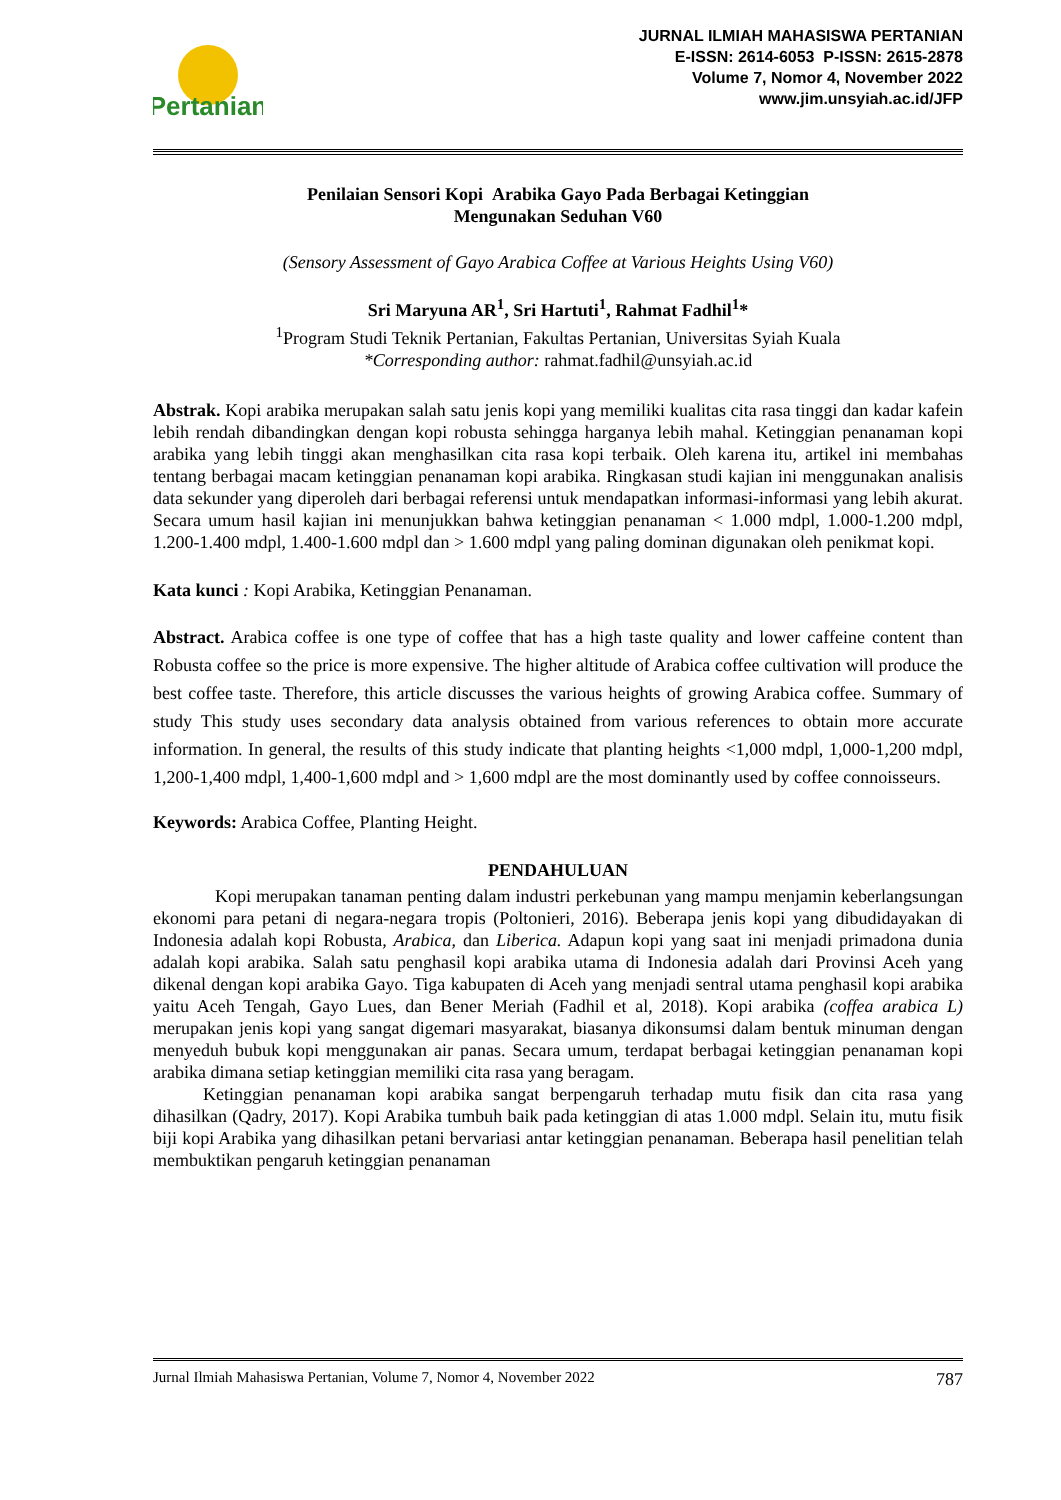Pertanian
JURNAL ILMIAH MAHASISWA PERTANIAN
E-ISSN: 2614-6053 P-ISSN: 2615-2878
Volume 7, Nomor 4, November 2022
www.jim.unsyiah.ac.id/JFP
Penilaian Sensori Kopi Arabika Gayo Pada Berbagai Ketinggian
Mengunakan Seduhan V60
(Sensory Assessment of Gayo Arabica Coffee at Various Heights Using V60)
Sri Maryuna AR<sup>1</sup>, Sri Hartuti<sup>1</sup>, Rahmat Fadhil<sup>1</sup>*
<sup>1</sup> Program Studi Teknik Pertanian, Fakultas Pertanian, Universitas Syiah Kuala
*Corresponding author: rahmat.fadhil@unsyiah.ac.id
Abstrak. Kopi arabika merupakan salah satu jenis kopi yang memiliki kualitas cita rasa tinggi dan kadar kafein lebih rendah dibandingkan dengan kopi robusta sehingga harganya lebih mahal. Ketinggian penanaman kopi arabika yang lebih tinggi akan menghasilkan cita rasa kopi terbaik. Oleh karena itu, artikel ini membahas tentang berbagai macam ketinggian penanaman kopi arabika. Ringkasan studi kajian ini menggunakan analisis data sekunder yang diperoleh dari berbagai referensi untuk mendapatkan informasi-informasi yang lebih akurat. Secara umum hasil kajian ini menunjukkan bahwa ketinggian penanaman < 1.000 mdpl, 1.000-1.200 mdpl, 1.200-1.400 mdpl, 1.400-1.600 mdpl dan > 1.600 mdpl yang paling dominan digunakan oleh penikmat kopi.
Kata kunci : Kopi Arabika, Ketinggian Penanaman.
Abstract. Arabica coffee is one type of coffee that has a high taste quality and lower caffeine content than Robusta coffee so the price is more expensive. The higher altitude of Arabica coffee cultivation will produce the best coffee taste. Therefore, this article discusses the various heights of growing Arabica coffee. Summary of study This study uses secondary data analysis obtained from various references to obtain more accurate information. In general, the results of this study indicate that planting heights <1,000 mdpl, 1,000-1,200 mdpl, 1,200-1,400 mdpl, 1,400-1,600 mdpl and > 1,600 mdpl are the most dominantly used by coffee connoisseurs.
Keywords: Arabica Coffee, Planting Height.
PENDAHULUAN
Kopi merupakan tanaman penting dalam industri perkebunan yang mampu menjamin keberlangsungan ekonomi para petani di negara-negara tropis (Poltonieri, 2016). Beberapa jenis kopi yang dibudidayakan di Indonesia adalah kopi Robusta, Arabica, dan Liberica. Adapun kopi yang saat ini menjadi primadona dunia adalah kopi arabika. Salah satu penghasil kopi arabika utama di Indonesia adalah dari Provinsi Aceh yang dikenal dengan kopi arabika Gayo. Tiga kabupaten di Aceh yang menjadi sentral utama penghasil kopi arabika yaitu Aceh Tengah, Gayo Lues, dan Bener Meriah (Fadhil et al, 2018). Kopi arabika (coffea arabica L) merupakan jenis kopi yang sangat digemari masyarakat, biasanya dikonsumsi dalam bentuk minuman dengan menyeduh bubuk kopi menggunakan air panas. Secara umum, terdapat berbagai ketinggian penanaman kopi arabika dimana setiap ketinggian memiliki cita rasa yang beragam.
Ketinggian penanaman kopi arabika sangat berpengaruh terhadap mutu fisik dan cita rasa yang dihasilkan (Qadry, 2017). Kopi Arabika tumbuh baik pada ketinggian di atas 1.000 mdpl. Selain itu, mutu fisik biji kopi Arabika yang dihasilkan petani bervariasi antar ketinggian penanaman. Beberapa hasil penelitian telah membuktikan pengaruh ketinggian penanaman
Jurnal Ilmiah Mahasiswa Pertanian, Volume 7, Nomor 4, November 2022 787